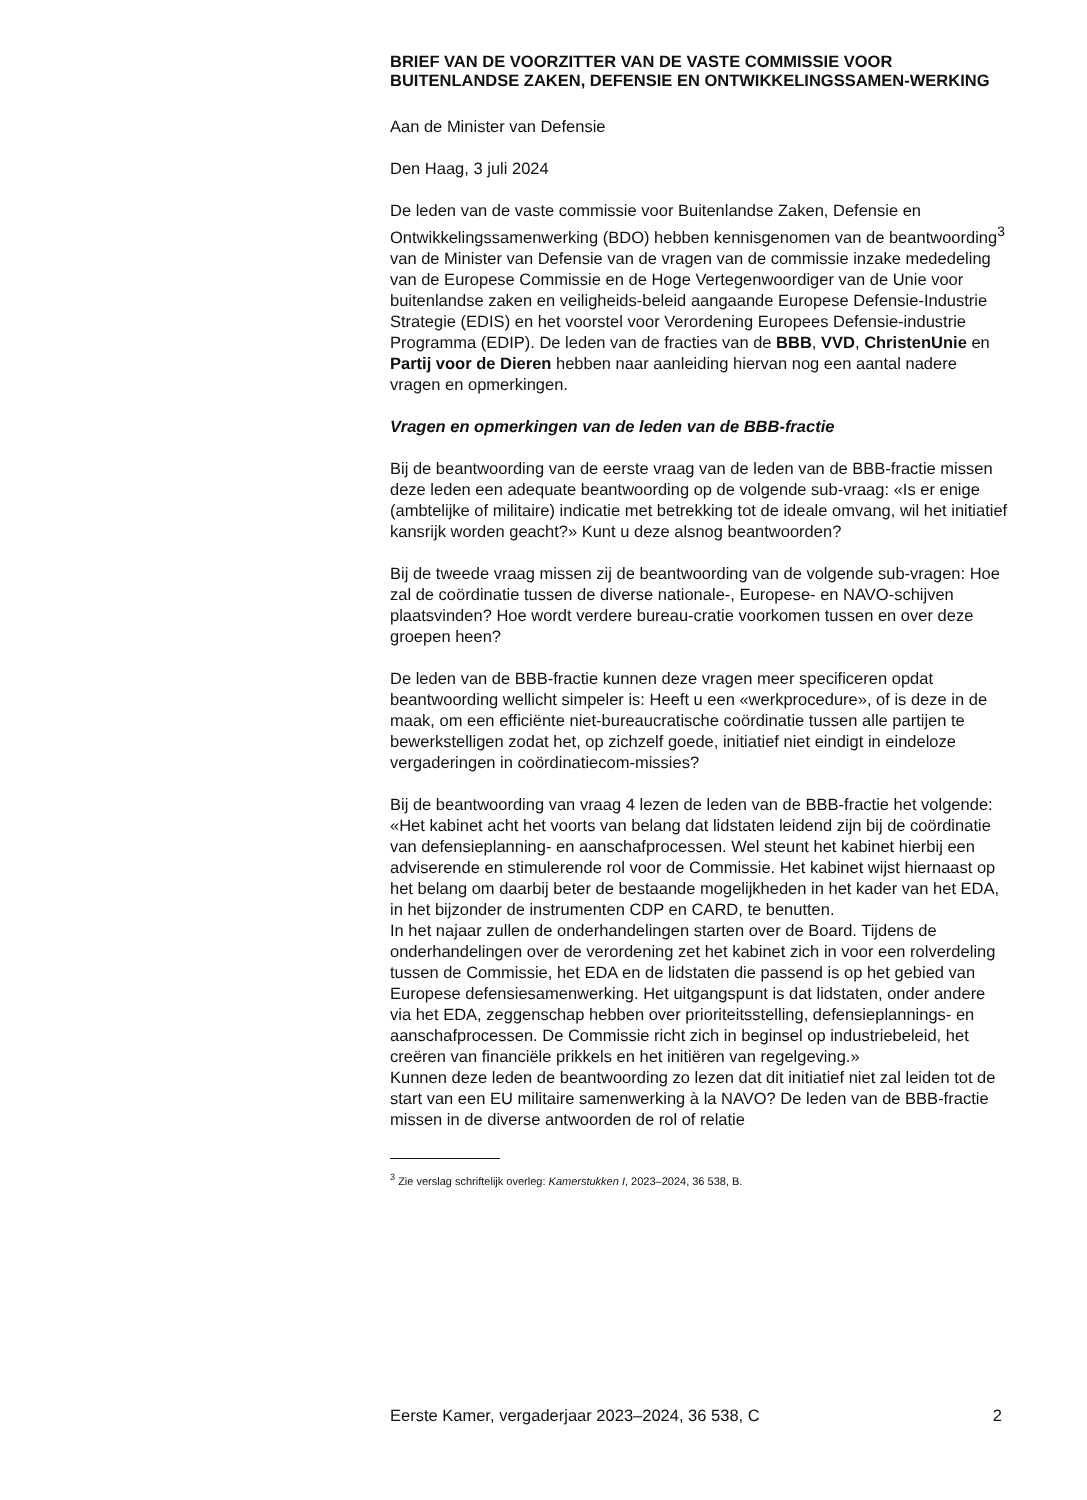BRIEF VAN DE VOORZITTER VAN DE VASTE COMMISSIE VOOR BUITENLANDSE ZAKEN, DEFENSIE EN ONTWIKKELINGSSAMEN-WERKING
Aan de Minister van Defensie
Den Haag, 3 juli 2024
De leden van de vaste commissie voor Buitenlandse Zaken, Defensie en Ontwikkelingssamenwerking (BDO) hebben kennisgenomen van de beantwoording<sup>3</sup> van de Minister van Defensie van de vragen van de commissie inzake mededeling van de Europese Commissie en de Hoge Vertegenwoordiger van de Unie voor buitenlandse zaken en veiligheids-beleid aangaande Europese Defensie-Industrie Strategie (EDIS) en het voorstel voor Verordening Europees Defensie-industrie Programma (EDIP). De leden van de fracties van de BBB, VVD, ChristenUnie en Partij voor de Dieren hebben naar aanleiding hiervan nog een aantal nadere vragen en opmerkingen.
Vragen en opmerkingen van de leden van de BBB-fractie
Bij de beantwoording van de eerste vraag van de leden van de BBB-fractie missen deze leden een adequate beantwoording op de volgende sub-vraag: «Is er enige (ambtelijke of militaire) indicatie met betrekking tot de ideale omvang, wil het initiatief kansrijk worden geacht?» Kunt u deze alsnog beantwoorden?
Bij de tweede vraag missen zij de beantwoording van de volgende sub-vragen: Hoe zal de coördinatie tussen de diverse nationale-, Europese- en NAVO-schijven plaatsvinden? Hoe wordt verdere bureau-cratie voorkomen tussen en over deze groepen heen?
De leden van de BBB-fractie kunnen deze vragen meer specificeren opdat beantwoording wellicht simpeler is: Heeft u een «werkprocedure», of is deze in de maak, om een efficiënte niet-bureaucratische coördinatie tussen alle partijen te bewerkstelligen zodat het, op zichzelf goede, initiatief niet eindigt in eindeloze vergaderingen in coördinatiecom-missies?
Bij de beantwoording van vraag 4 lezen de leden van de BBB-fractie het volgende: «Het kabinet acht het voorts van belang dat lidstaten leidend zijn bij de coördinatie van defensieplanning- en aanschafprocessen. Wel steunt het kabinet hierbij een adviserende en stimulerende rol voor de Commissie. Het kabinet wijst hiernaast op het belang om daarbij beter de bestaande mogelijkheden in het kader van het EDA, in het bijzonder de instrumenten CDP en CARD, te benutten.
In het najaar zullen de onderhandelingen starten over de Board. Tijdens de onderhandelingen over de verordening zet het kabinet zich in voor een rolverdeling tussen de Commissie, het EDA en de lidstaten die passend is op het gebied van Europese defensiesamenwerking. Het uitgangspunt is dat lidstaten, onder andere via het EDA, zeggenschap hebben over prioriteitsstelling, defensieplannings- en aanschafprocessen. De Commissie richt zich in beginsel op industriebeleid, het creëren van financiële prikkels en het initiëren van regelgeving.»
Kunnen deze leden de beantwoording zo lezen dat dit initiatief niet zal leiden tot de start van een EU militaire samenwerking à la NAVO? De leden van de BBB-fractie missen in de diverse antwoorden de rol of relatie
<sup>3</sup> Zie verslag schriftelijk overleg: Kamerstukken I, 2023–2024, 36 538, B.
Eerste Kamer, vergaderjaar 2023–2024, 36 538, C 2